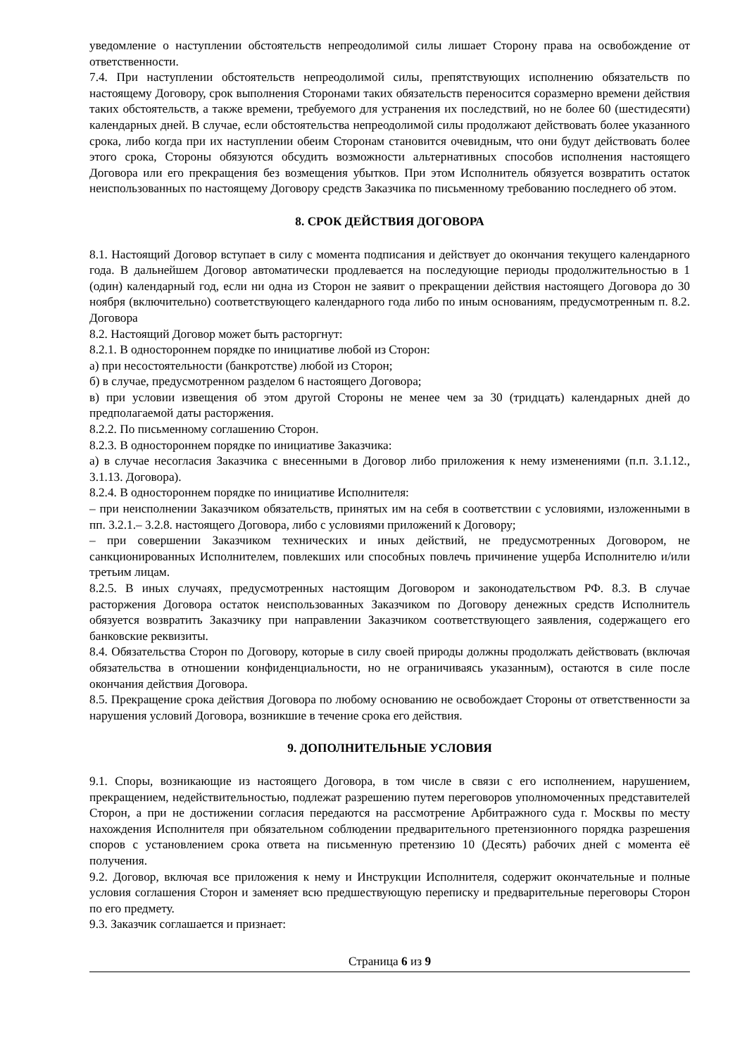уведомление о наступлении обстоятельств непреодолимой силы лишает Сторону права на освобождение от ответственности.
7.4. При наступлении обстоятельств непреодолимой силы, препятствующих исполнению обязательств по настоящему Договору, срок выполнения Сторонами таких обязательств переносится соразмерно времени действия таких обстоятельств, а также времени, требуемого для устранения их последствий, но не более 60 (шестидесяти) календарных дней. В случае, если обстоятельства непреодолимой силы продолжают действовать более указанного срока, либо когда при их наступлении обеим Сторонам становится очевидным, что они будут действовать более этого срока, Стороны обязуются обсудить возможности альтернативных способов исполнения настоящего Договора или его прекращения без возмещения убытков. При этом Исполнитель обязуется возвратить остаток неиспользованных по настоящему Договору средств Заказчика по письменному требованию последнего об этом.
8. СРОК ДЕЙСТВИЯ ДОГОВОРА
8.1. Настоящий Договор вступает в силу с момента подписания и действует до окончания текущего календарного года. В дальнейшем Договор автоматически продлевается на последующие периоды продолжительностью в 1 (один) календарный год, если ни одна из Сторон не заявит о прекращении действия настоящего Договора до 30 ноября (включительно) соответствующего календарного года либо по иным основаниям, предусмотренным п. 8.2. Договора
8.2. Настоящий Договор может быть расторгнут:
8.2.1. В одностороннем порядке по инициативе любой из Сторон:
а) при несостоятельности (банкротстве) любой из Сторон;
б) в случае, предусмотренном разделом 6 настоящего Договора;
в) при условии извещения об этом другой Стороны не менее чем за 30 (тридцать) календарных дней до предполагаемой даты расторжения.
8.2.2. По письменному соглашению Сторон.
8.2.3. В одностороннем порядке по инициативе Заказчика:
а) в случае несогласия Заказчика с внесенными в Договор либо приложения к нему изменениями (п.п. 3.1.12., 3.1.13. Договора).
8.2.4. В одностороннем порядке по инициативе Исполнителя:
– при неисполнении Заказчиком обязательств, принятых им на себя в соответствии с условиями, изложенными в пп. 3.2.1.– 3.2.8. настоящего Договора, либо с условиями приложений к Договору;
– при совершении Заказчиком технических и иных действий, не предусмотренных Договором, не санкционированных Исполнителем, повлекших или способных повлечь причинение ущерба Исполнителю и/или третьим лицам.
8.2.5. В иных случаях, предусмотренных настоящим Договором и законодательством РФ. 8.3. В случае расторжения Договора остаток неиспользованных Заказчиком по Договору денежных средств Исполнитель обязуется возвратить Заказчику при направлении Заказчиком соответствующего заявления, содержащего его банковские реквизиты.
8.4. Обязательства Сторон по Договору, которые в силу своей природы должны продолжать действовать (включая обязательства в отношении конфиденциальности, но не ограничиваясь указанным), остаются в силе после окончания действия Договора.
8.5. Прекращение срока действия Договора по любому основанию не освобождает Стороны от ответственности за нарушения условий Договора, возникшие в течение срока его действия.
9. ДОПОЛНИТЕЛЬНЫЕ УСЛОВИЯ
9.1. Споры, возникающие из настоящего Договора, в том числе в связи с его исполнением, нарушением, прекращением, недействительностью, подлежат разрешению путем переговоров уполномоченных представителей Сторон, а при не достижении согласия передаются на рассмотрение Арбитражного суда г. Москвы по месту нахождения Исполнителя при обязательном соблюдении предварительного претензионного порядка разрешения споров с установлением срока ответа на письменную претензию 10 (Десять) рабочих дней с момента её получения.
9.2. Договор, включая все приложения к нему и Инструкции Исполнителя, содержит окончательные и полные условия соглашения Сторон и заменяет всю предшествующую переписку и предварительные переговоры Сторон по его предмету.
9.3. Заказчик соглашается и признает:
Страница 6 из 9